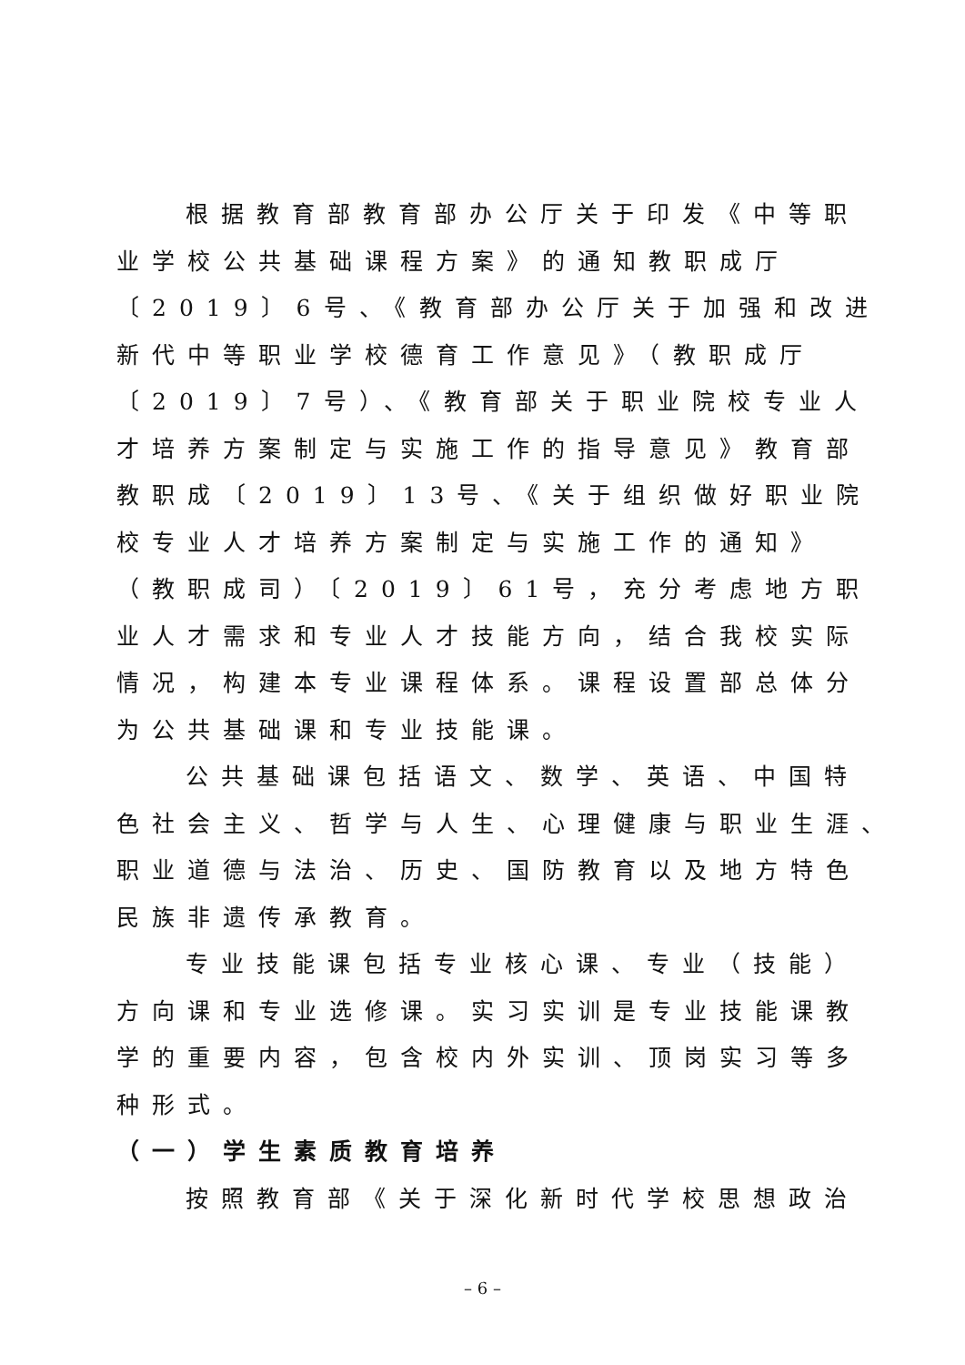根据教育部教育部办公厅关于印发《中等职
业学校公共基础课程方案》的通知教职成厅
〔2019〕6号、《教育部办公厅关于加强和改进
新代中等职业学校德育工作意见》（教职成厅
〔2019〕7号）、《教育部关于职业院校专业人
才培养方案制定与实施工作的指导意见》教育部
教职成〔2019〕13号、《关于组织做好职业院
校专业人才培养方案制定与实施工作的通知》
（教职成司）〔2019〕61号，充分考虑地方职
业人才需求和专业人才技能方向，结合我校实际
情况，构建本专业课程体系。课程设置部总体分
为公共基础课和专业技能课。
公共基础课包括语文、数学、英语、中国特
色社会主义、哲学与人生、心理健康与职业生涯、
职业道德与法治、历史、国防教育以及地方特色
民族非遗传承教育。
专业技能课包括专业核心课、专业（技能）
方向课和专业选修课。实习实训是专业技能课教
学的重要内容，包含校内外实训、顶岗实习等多
种形式。
（一）学生素质教育培养
按照教育部《关于深化新时代学校思想政治
– 6 –